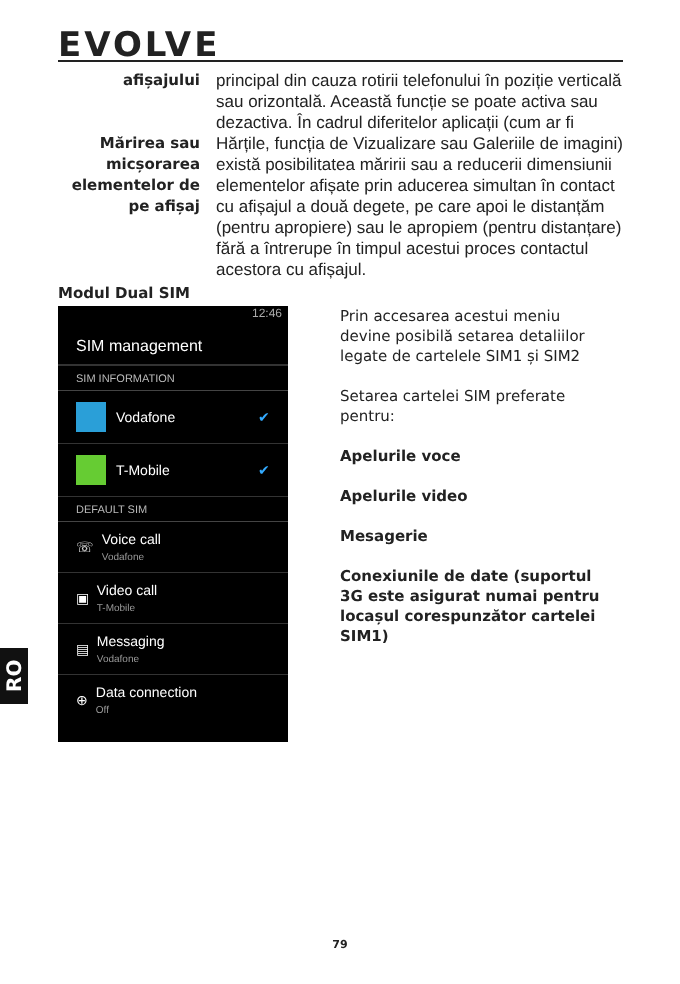EVOLVE
afișajului
Mărirea sau micșorarea elementelor de pe afișaj
principal din cauza rotirii telefonului în poziție verticală sau orizontală. Această funcție se poate activa sau dezactiva. În cadrul diferitelor aplicații (cum ar fi Hărțile, funcția de Vizualizare sau Galeriile de imagini) există posibilitatea măririi sau a reducerii dimensiunii elementelor afișate prin aducerea simultan în contact cu afișajul a două degete, pe care apoi le distanțăm (pentru apropiere) sau le apropiem (pentru distanțare) fără a întrerupe în timpul acestui proces contactul acestora cu afișajul.
Modul Dual SIM
12:46
SIM management
SIM INFORMATION
Vodafone ✔
T-Mobile ✔
DEFAULT SIM
☏ Voice call
Vodafone
▣ Video call
T-Mobile
▤ Messaging
Vodafone
⊕ Data connection
Off
Prin accesarea acestui meniu devine posibilă setarea detaliilor legate de cartelele SIM1 și SIM2
Setarea cartelei SIM preferate pentru:
Apelurile voce
Apelurile video
Mesagerie
Conexiunile de date (suportul 3G este asigurat numai pentru locașul corespunzător cartelei SIM1)
RO
79